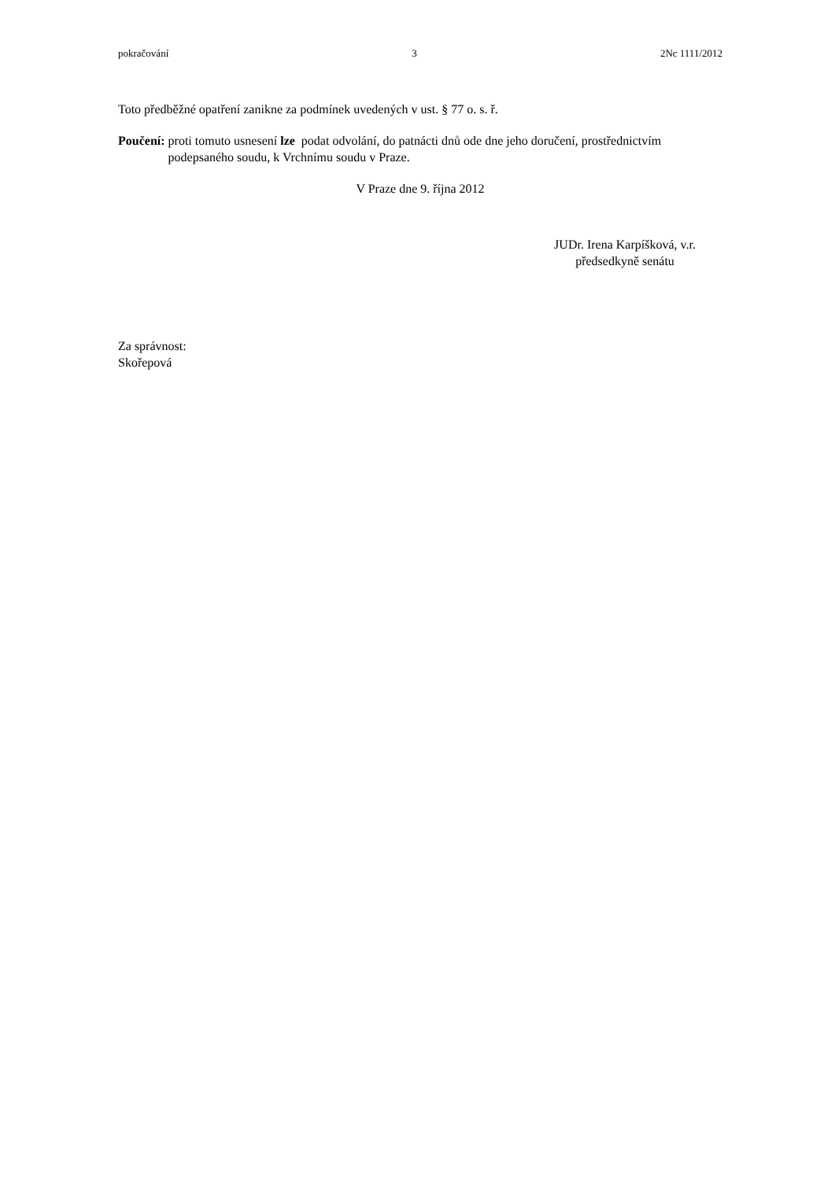pokračování 3 2Nc 1111/2012
Toto předběžné opatření zanikne za podmínek uvedených v ust. § 77 o. s. ř.
Poučení: proti tomuto usnesení lze podat odvolání, do patnácti dnů ode dne jeho doručení, prostřednictvím podepsaného soudu, k Vrchnímu soudu v Praze.
V Praze dne 9. října 2012
JUDr. Irena Karpíšková, v.r.
předsedkyně senátu
Za správnost:
Skořepová